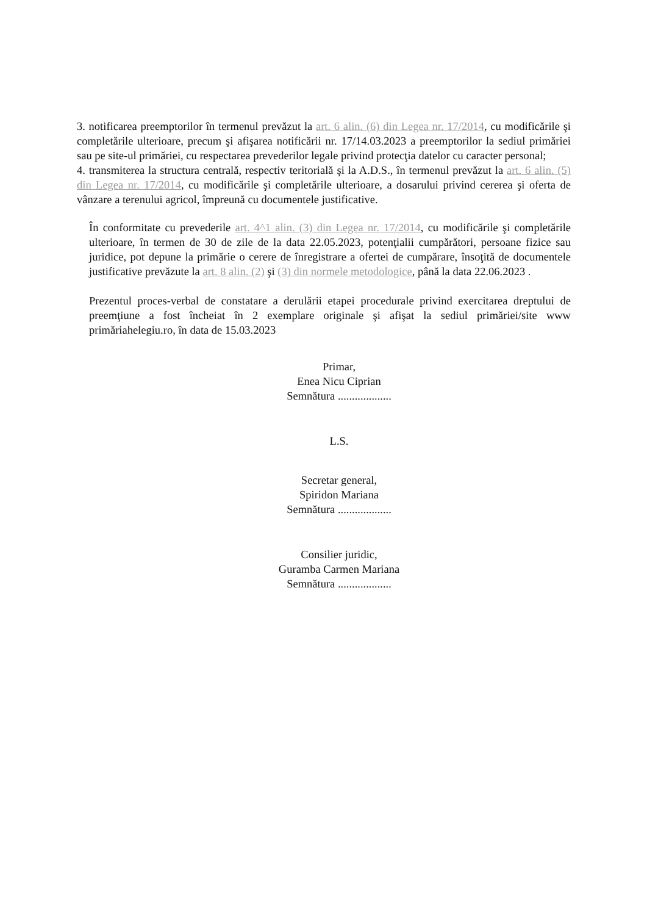3. notificarea preemptorilor în termenul prevăzut la art. 6 alin. (6) din Legea nr. 17/2014, cu modificările şi completările ulterioare, precum şi afişarea notificării nr. 17/14.03.2023 a preemptorilor la sediul primăriei sau pe site-ul primăriei, cu respectarea prevederilor legale privind protecţia datelor cu caracter personal;
4. transmiterea la structura centrală, respectiv teritorială şi la A.D.S., în termenul prevăzut la art. 6 alin. (5) din Legea nr. 17/2014, cu modificările şi completările ulterioare, a dosarului privind cererea şi oferta de vânzare a terenului agricol, împreună cu documentele justificative.
În conformitate cu prevederile art. 4^1 alin. (3) din Legea nr. 17/2014, cu modificările şi completările ulterioare, în termen de 30 de zile de la data 22.05.2023, potenţialii cumpărători, persoane fizice sau juridice, pot depune la primărie o cerere de înregistrare a ofertei de cumpărare, însoţită de documentele justificative prevăzute la art. 8 alin. (2) şi (3) din normele metodologice, până la data 22.06.2023 .
Prezentul proces-verbal de constatare a derulării etapei procedurale privind exercitarea dreptului de preemţiune a fost încheiat în 2 exemplare originale şi afişat la sediul primăriei/site www primăriahelegiu.ro, în data de 15.03.2023
Primar,
Enea Nicu Ciprian
Semnătura ...................
L.S.
Secretar general,
Spiridon Mariana
Semnătura ...................
Consilier juridic,
Guramba Carmen Mariana
Semnătura ...................